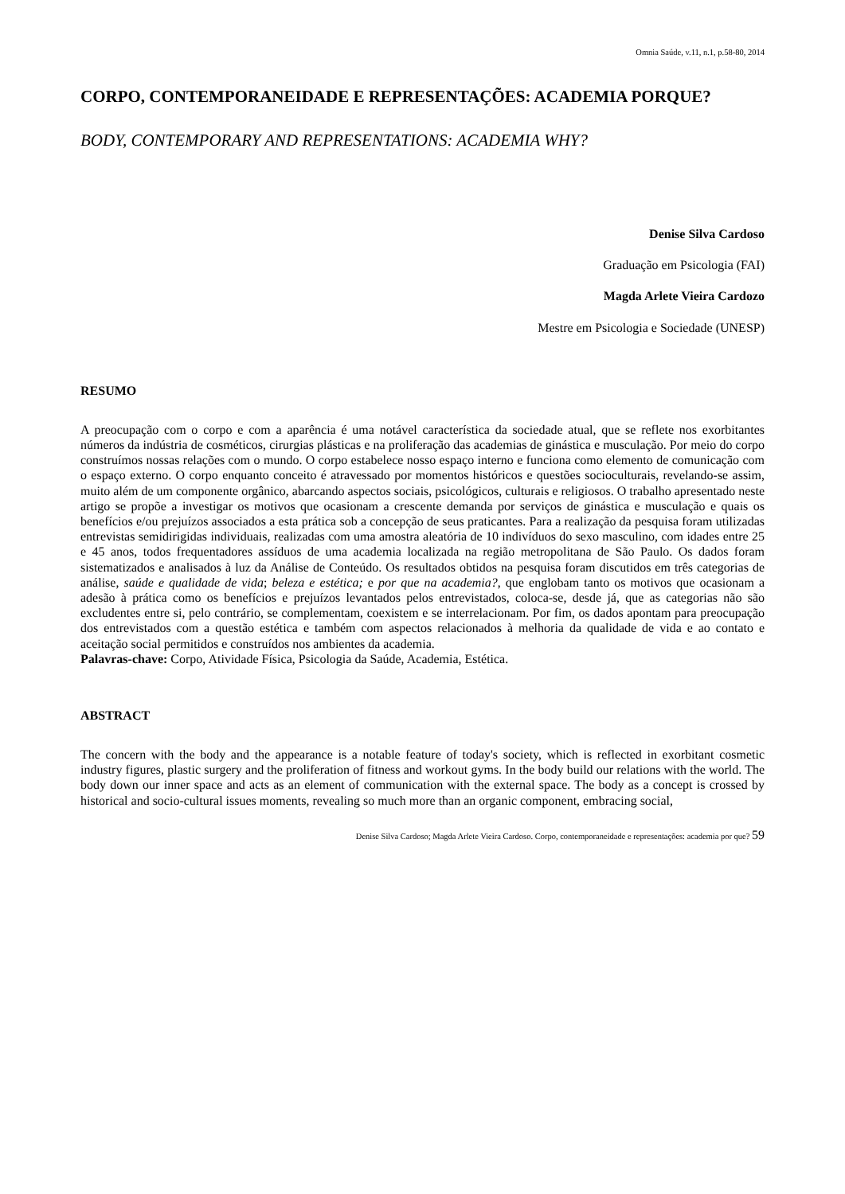Omnia Saúde, v.11, n.1, p.58-80, 2014
CORPO, CONTEMPORANEIDADE E REPRESENTAÇÕES: ACADEMIA PORQUE?
BODY, CONTEMPORARY AND REPRESENTATIONS: ACADEMIA WHY?
Denise Silva Cardoso
Graduação em Psicologia (FAI)
Magda Arlete Vieira Cardozo
Mestre em Psicologia e Sociedade (UNESP)
RESUMO
A preocupação com o corpo e com a aparência é uma notável característica da sociedade atual, que se reflete nos exorbitantes números da indústria de cosméticos, cirurgias plásticas e na proliferação das academias de ginástica e musculação. Por meio do corpo construímos nossas relações com o mundo. O corpo estabelece nosso espaço interno e funciona como elemento de comunicação com o espaço externo. O corpo enquanto conceito é atravessado por momentos históricos e questões socioculturais, revelando-se assim, muito além de um componente orgânico, abarcando aspectos sociais, psicológicos, culturais e religiosos. O trabalho apresentado neste artigo se propõe a investigar os motivos que ocasionam a crescente demanda por serviços de ginástica e musculação e quais os benefícios e/ou prejuízos associados a esta prática sob a concepção de seus praticantes. Para a realização da pesquisa foram utilizadas entrevistas semidirigidas individuais, realizadas com uma amostra aleatória de 10 indivíduos do sexo masculino, com idades entre 25 e 45 anos, todos frequentadores assíduos de uma academia localizada na região metropolitana de São Paulo. Os dados foram sistematizados e analisados à luz da Análise de Conteúdo. Os resultados obtidos na pesquisa foram discutidos em três categorias de análise, saúde e qualidade de vida; beleza e estética; e por que na academia?, que englobam tanto os motivos que ocasionam a adesão à prática como os benefícios e prejuízos levantados pelos entrevistados, coloca-se, desde já, que as categorias não são excludentes entre si, pelo contrário, se complementam, coexistem e se interrelacionam. Por fim, os dados apontam para preocupação dos entrevistados com a questão estética e também com aspectos relacionados à melhoria da qualidade de vida e ao contato e aceitação social permitidos e construídos nos ambientes da academia.
Palavras-chave: Corpo, Atividade Física, Psicologia da Saúde, Academia, Estética.
ABSTRACT
The concern with the body and the appearance is a notable feature of today's society, which is reflected in exorbitant cosmetic industry figures, plastic surgery and the proliferation of fitness and workout gyms. In the body build our relations with the world. The body down our inner space and acts as an element of communication with the external space. The body as a concept is crossed by historical and socio-cultural issues moments, revealing so much more than an organic component, embracing social,
Denise Silva Cardoso; Magda Arlete Vieira Cardoso. Corpo, contemporaneidade e representações: academia por que? 59